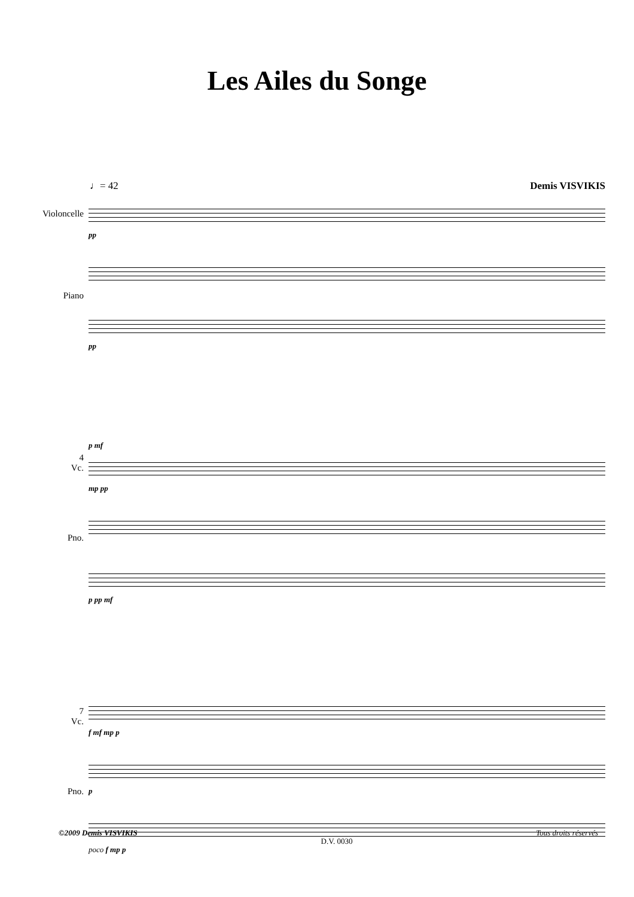Les Ailes du Songe
♩= 42 Demis VISVIKIS
Violoncelle
Piano
pp
pp
4
Vc.
Pno.
p mf
mp pp
p pp mf
7
Vc.
Pno.
f mf mp p
p
poco f mp p
©2009 Demis VISVIKIS D.V. 0030 Tous droits réservés